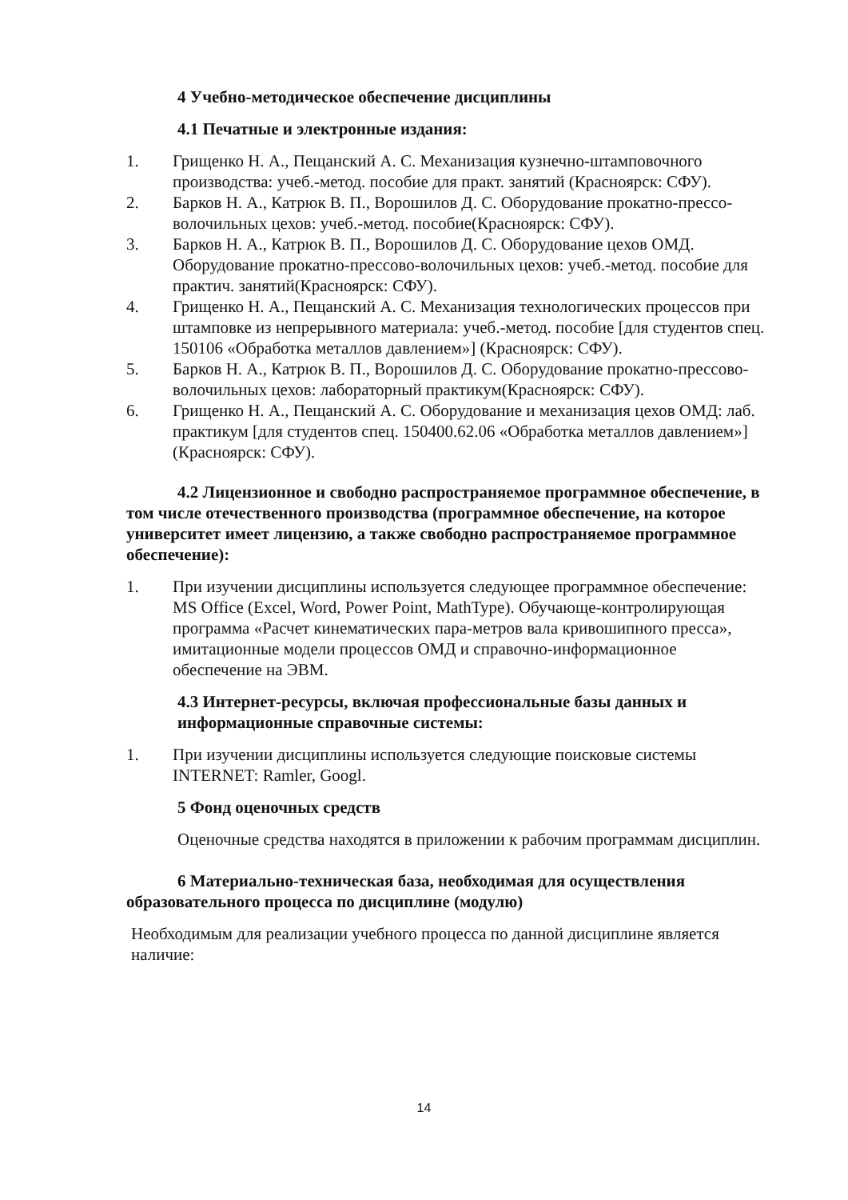4 Учебно-методическое обеспечение дисциплины
4.1 Печатные и электронные издания:
1. Грищенко Н. А., Пещанский А. С. Механизация кузнечно-штамповочного производства: учеб.-метод. пособие для практ. занятий (Красноярск: СФУ).
2. Барков Н. А., Катрюк В. П., Ворошилов Д. С. Оборудование прокатно-прессо-волочильных цехов: учеб.-метод. пособие(Красноярск: СФУ).
3. Барков Н. А., Катрюк В. П., Ворошилов Д. С. Оборудование цехов ОМД. Оборудование прокатно-прессово-волочильных цехов: учеб.-метод. пособие для практич. занятий(Красноярск: СФУ).
4. Грищенко Н. А., Пещанский А. С. Механизация технологических процессов при штамповке из непрерывного материала: учеб.-метод. пособие [для студентов спец. 150106 «Обработка металлов давлением»] (Красноярск: СФУ).
5. Барков Н. А., Катрюк В. П., Ворошилов Д. С. Оборудование прокатно-прессово-волочильных цехов: лабораторный практикум(Красноярск: СФУ).
6. Грищенко Н. А., Пещанский А. С. Оборудование и механизация цехов ОМД: лаб. практикум [для студентов спец. 150400.62.06 «Обработка металлов давлением»](Красноярск: СФУ).
4.2 Лицензионное и свободно распространяемое программное обеспечение, в том числе отечественного производства (программное обеспечение, на которое университет имеет лицензию, а также свободно распространяемое программное обеспечение):
1. При изучении дисциплины используется следующее программное обеспечение: MS Office (Excel, Word, Power Point, MathType). Обучающе-контролирующая программа «Расчет кинематических пара-метров вала кривошипного пресса», имитационные модели процессов ОМД и справочно-информационное обеспечение на ЭВМ.
4.3 Интернет-ресурсы, включая профессиональные базы данных и информационные справочные системы:
1. При изучении дисциплины используется следующие поисковые системы INTERNET: Ramler, Googl.
5 Фонд оценочных средств
Оценочные средства находятся в приложении к рабочим программам дисциплин.
6 Материально-техническая база, необходимая для осуществления образовательного процесса по дисциплине (модулю)
Необходимым для реализации учебного процесса по данной дисциплине является наличие:
14